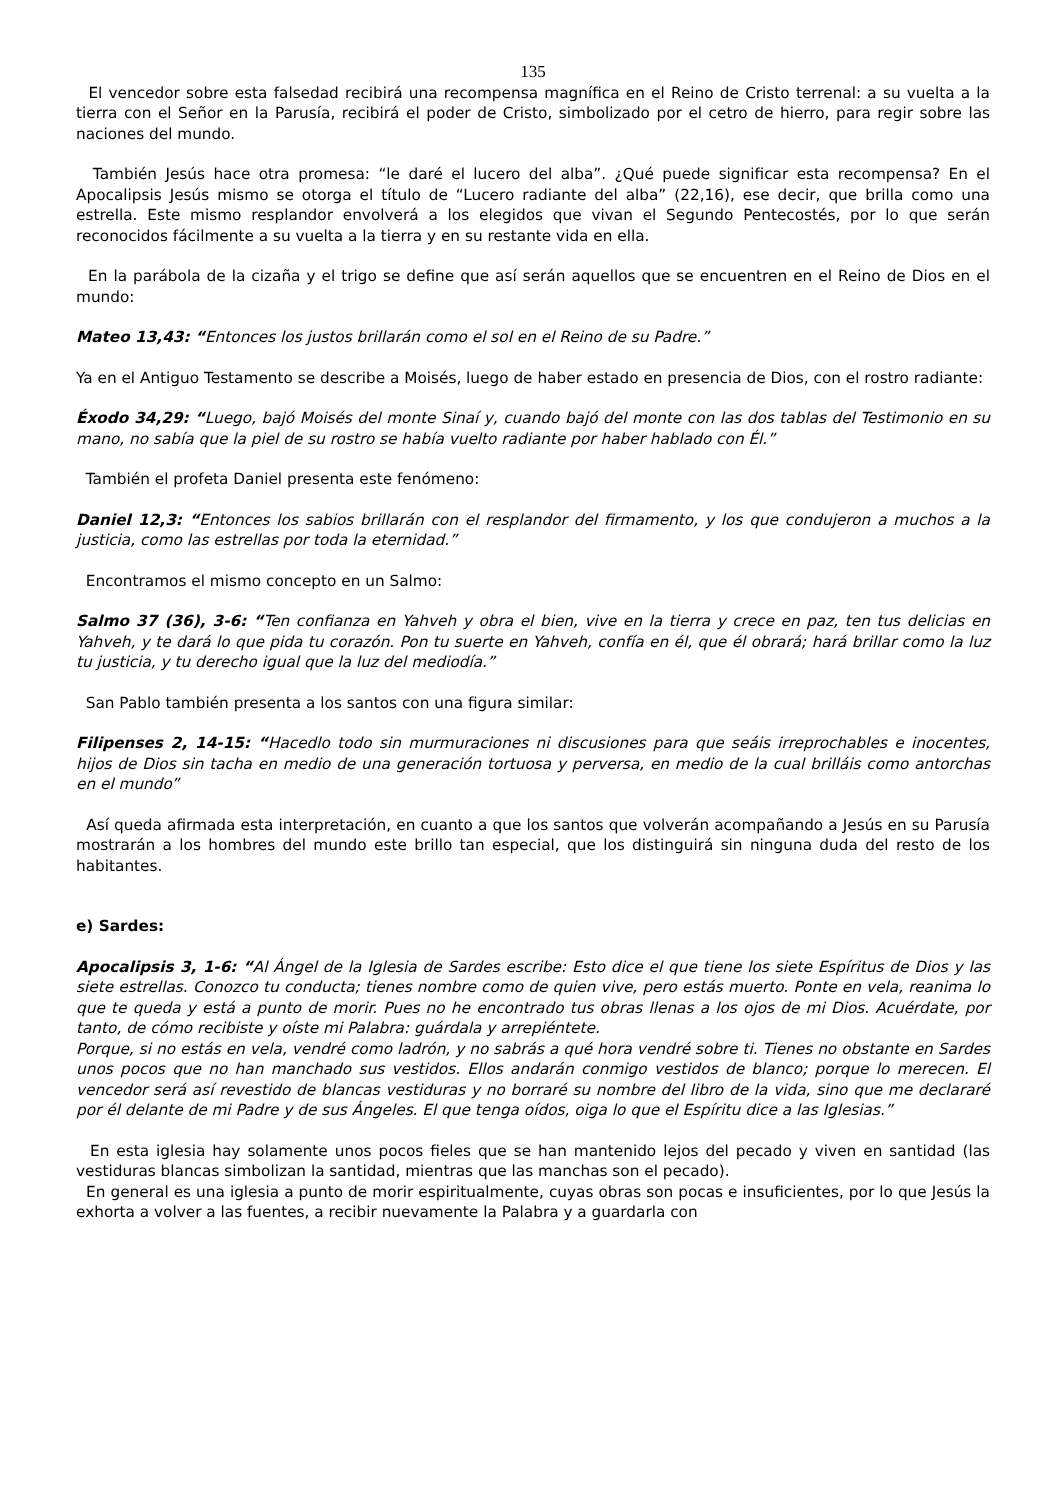135
El vencedor sobre esta falsedad recibirá una recompensa magnífica en el Reino de Cristo terrenal: a su vuelta a la tierra con el Señor en la Parusía, recibirá el poder de Cristo, simbolizado por el cetro de hierro, para regir sobre las naciones del mundo.
También Jesús hace otra promesa: “le daré el lucero del alba”. ¿Qué puede significar esta recompensa? En el Apocalipsis Jesús mismo se otorga el título de “Lucero radiante del alba” (22,16), ese decir, que brilla como una estrella. Este mismo resplandor envolverá a los elegidos que vivan el Segundo Pentecostés, por lo que serán reconocidos fácilmente a su vuelta a la tierra y en su restante vida en ella.
En la parábola de la cizaña y el trigo se define que así serán aquellos que se encuentren en el Reino de Dios en el mundo:
Mateo 13,43: “Entonces los justos brillarán como el sol en el Reino de su Padre.”
Ya en el Antiguo Testamento se describe a Moisés, luego de haber estado en presencia de Dios, con el rostro radiante:
Éxodo 34,29: “Luego, bajó Moisés del monte Sinaí y, cuando bajó del monte con las dos tablas del Testimonio en su mano, no sabía que la piel de su rostro se había vuelto radiante por haber hablado con Él.”
También el profeta Daniel presenta este fenómeno:
Daniel 12,3: “Entonces los sabios brillarán con el resplandor del firmamento, y los que condujeron a muchos a la justicia, como las estrellas por toda la eternidad.”
Encontramos el mismo concepto en un Salmo:
Salmo 37 (36), 3-6: “Ten confianza en Yahveh y obra el bien, vive en la tierra y crece en paz, ten tus delicias en Yahveh, y te dará lo que pida tu corazón. Pon tu suerte en Yahveh, confía en él, que él obrará; hará brillar como la luz tu justicia, y tu derecho igual que la luz del mediodía.”
San Pablo también presenta a los santos con una figura similar:
Filipenses 2, 14-15: “Hacedlo todo sin murmuraciones ni discusiones para que seáis irreprochables e inocentes, hijos de Dios sin tacha en medio de una generación tortuosa y perversa, en medio de la cual brilláis como antorchas en el mundo”
Así queda afirmada esta interpretación, en cuanto a que los santos que volverán acompañando a Jesús en su Parusía mostrarán a los hombres del mundo este brillo tan especial, que los distinguirá sin ninguna duda del resto de los habitantes.
e) Sardes:
Apocalipsis 3, 1-6: “Al Ángel de la Iglesia de Sardes escribe: Esto dice el que tiene los siete Espíritus de Dios y las siete estrellas. Conozco tu conducta; tienes nombre como de quien vive, pero estás muerto. Ponte en vela, reanima lo que te queda y está a punto de morir. Pues no he encontrado tus obras llenas a los ojos de mi Dios. Acuérdate, por tanto, de cómo recibiste y oíste mi Palabra: guárdala y arrepiéntete.
Porque, si no estás en vela, vendré como ladrón, y no sabrás a qué hora vendré sobre ti. Tienes no obstante en Sardes unos pocos que no han manchado sus vestidos. Ellos andarán conmigo vestidos de blanco; porque lo merecen. El vencedor será así revestido de blancas vestiduras y no borraré su nombre del libro de la vida, sino que me declararé por él delante de mi Padre y de sus Ángeles. El que tenga oídos, oiga lo que el Espíritu dice a las Iglesias.”
En esta iglesia hay solamente unos pocos fieles que se han mantenido lejos del pecado y viven en santidad (las vestiduras blancas simbolizan la santidad, mientras que las manchas son el pecado).
En general es una iglesia a punto de morir espiritualmente, cuyas obras son pocas e insuficientes, por lo que Jesús la exhorta a volver a las fuentes, a recibir nuevamente la Palabra y a guardarla con